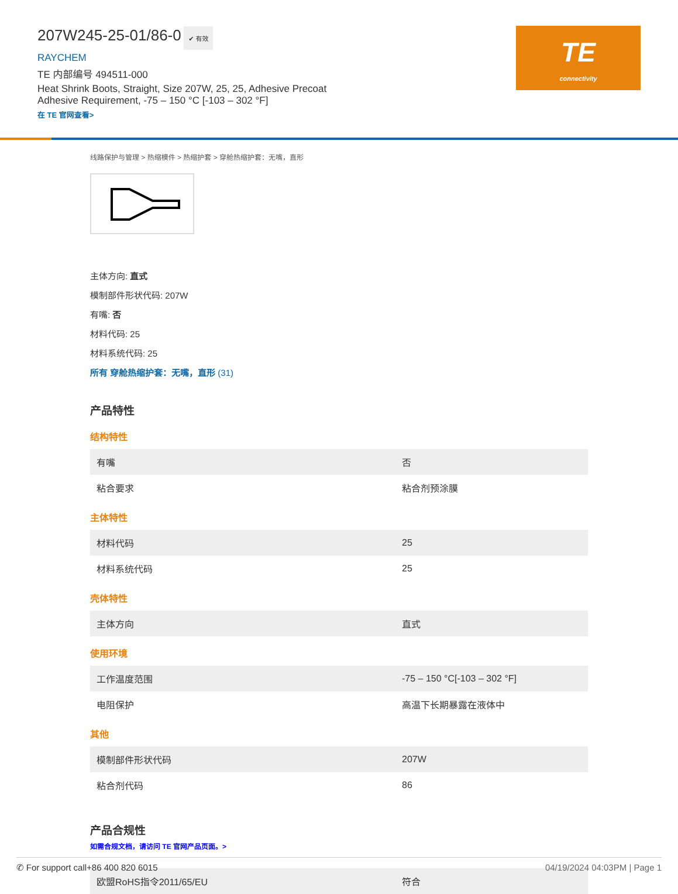207W245-25-01/86-0
✔ 有效
TE
connectivity
RAYCHEM
TE 内部编号 494511-000
Heat Shrink Boots, Straight, Size 207W, 25, 25, Adhesive Precoat
Adhesive Requirement, -75 – 150 °C [-103 – 302 °F]
在 TE 官网查看>
线路保护与管理 > 热缩模件 > 热缩护套 > 穿舱热缩护套：无嘴，直形
主体方向: 直式
模制部件形状代码: 207W
有嘴: 否
材料代码: 25
材料系统代码: 25
所有 穿舱热缩护套：无嘴，直形 (31)
产品特性
结构特性
| 有嘴 | 否 |
| 粘合要求 | 粘合剂预涂膜 |
主体特性
| 材料代码 | 25 |
| 材料系统代码 | 25 |
壳体特性
| 主体方向 | 直式 |
使用环境
| 工作温度范围 | -75 – 150 °C[-103 – 302 °F] |
| 电阻保护 | 高温下长期暴露在液体中 |
其他
| 模制部件形状代码 | 207W |
| 粘合剂代码 | 86 |
产品合规性
如需合规文档，请访问 TE 官网产品页面。>
| 欧盟RoHS指令2011/65/EU | 符合 |
✆ For support call+86 400 820 6015 04/19/2024 04:03PM | Page 1